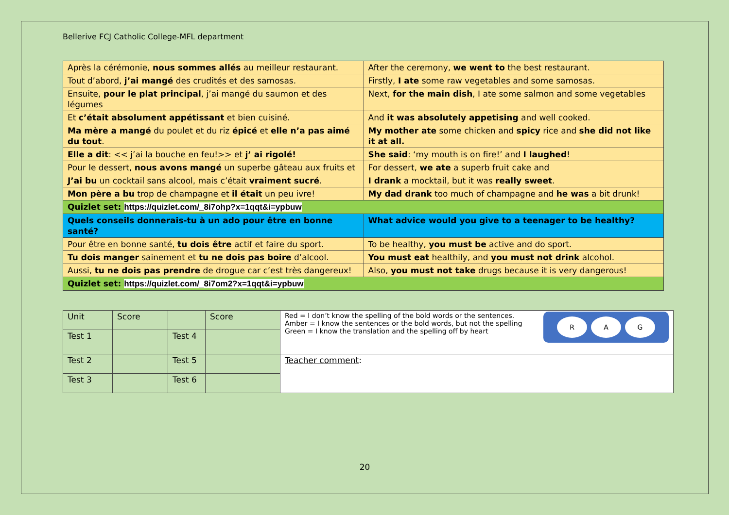Bellerive FCJ Catholic College-MFL department
| Après la cérémonie, nous sommes allés au meilleur restaurant. | After the ceremony, we went to the best restaurant. |
| Tout d’abord, j’ai mangé des crudités et des samosas. | Firstly, I ate some raw vegetables and some samosas. |
| Ensuite, pour le plat principal , j’ai mangé du saumon et des légumes | Next, for the main dish , I ate some salmon and some vegetables |
| Et c’était absolument appétissant et bien cuisiné. | And it was absolutely appetising and well cooked. |
| Ma mère a mangé du poulet et du riz épicé et elle n’a pas aimé du tout . | My mother ate some chicken and spicy rice and she did not like it at all. |
| Elle a dit : << j’ai la bouche en feu!>> et j’ ai rigolé! | She said : ‘my mouth is on fire!’ and I laughed ! |
| Pour le dessert, nous avons mangé un superbe gâteau aux fruits et | For dessert, we ate a superb fruit cake and |
| J’ai bu un cocktail sans alcool, mais c’était vraiment sucré . | I drank a mocktail, but it was really sweet . |
| Mon père a bu trop de champagne et il était un peu ivre! | My dad drank too much of champagne and he was a bit drunk! |
| Quizlet set: https://quizlet.com/_8i7ohp?x=1qqt&i=ypbuw | |
| Quels conseils donnerais-tu à un ado pour être en bonne santé? | What advice would you give to a teenager to be healthy? |
| Pour être en bonne santé, tu dois être actif et faire du sport. | To be healthy, you must be active and do sport. |
| Tu dois manger sainement et tu ne dois pas boire d’alcool. | You must eat healthily, and you must not drink alcohol. |
| Aussi, tu ne dois pas prendre de drogue car c’est très dangereux! | Also, you must not take drugs because it is very dangerous! |
| Quizlet set: https://quizlet.com/_8i7om2?x=1qqt&i=ypbuw | |
| Unit | Score | | Score | R A G Red = I don’t know the spelling of the bold words or the sentences. Amber = I know the sentences or the bold words, but not the spelling Green = I know the translation and the spelling off by heart |
| Test 1 | | Test 4 | | |
| Test 2 | | Test 5 | | Teacher comment : |
| Test 3 | | Test 6 | | |
20